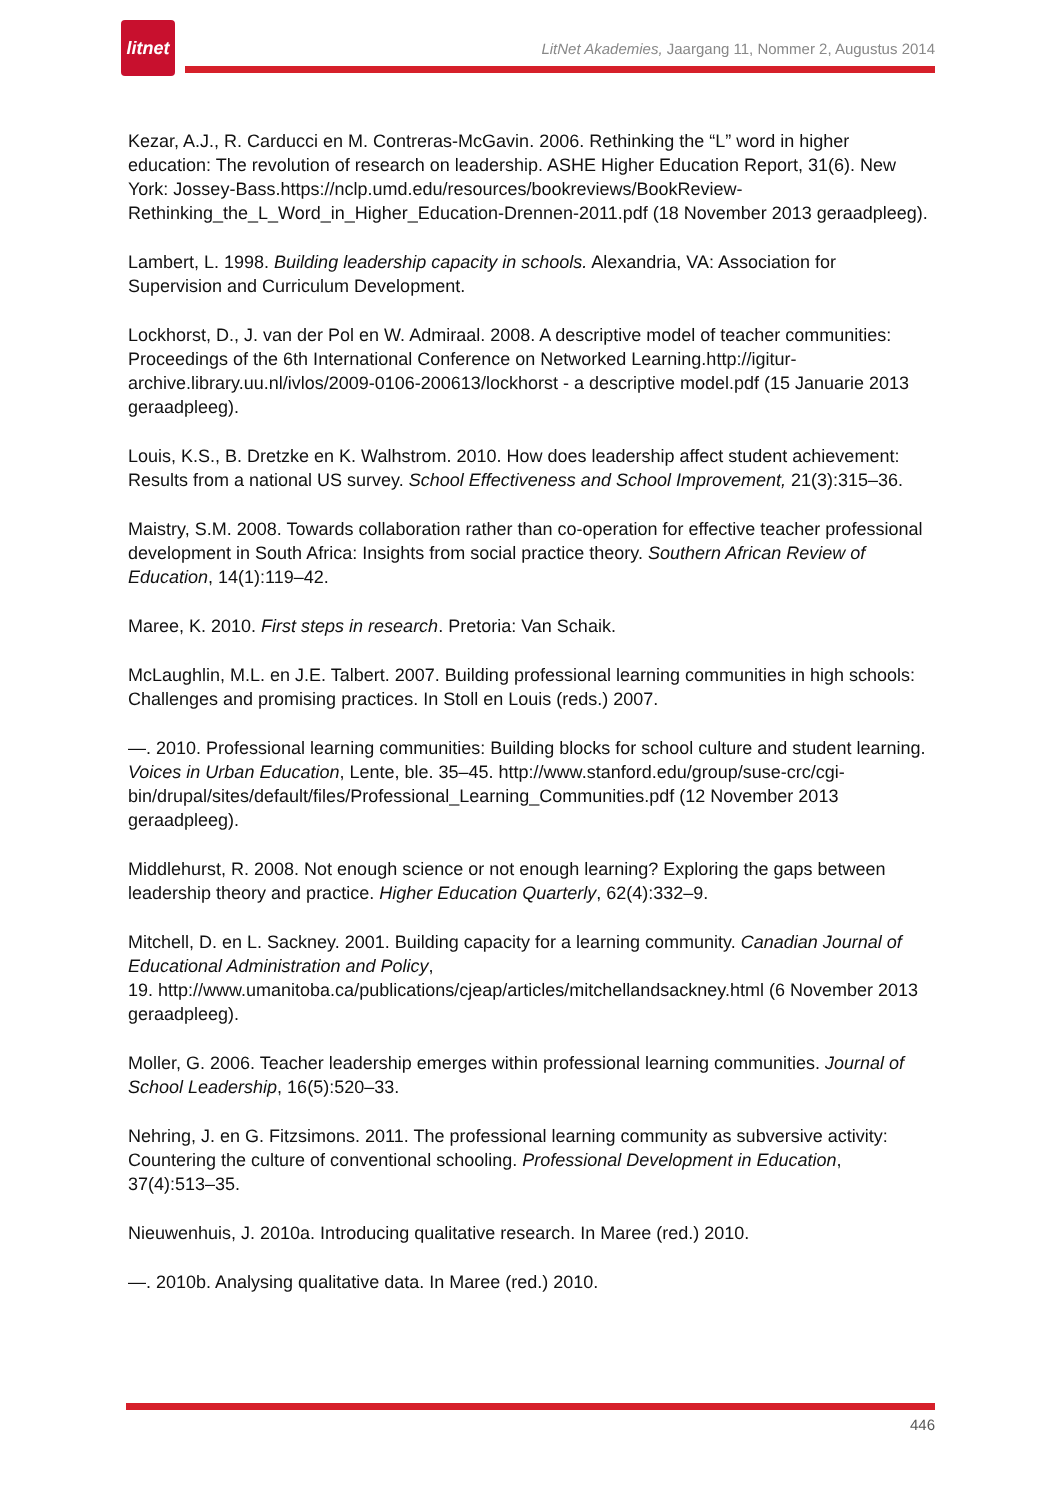litnet
LitNet Akademies, Jaargang 11, Nommer 2, Augustus 2014
Kezar, A.J., R. Carducci en M. Contreras-McGavin. 2006. Rethinking the “L” word in higher education: The revolution of research on leadership. ASHE Higher Education Report, 31(6). New York: Jossey-Bass.https://nclp.umd.edu/resources/bookreviews/BookReview-Rethinking_the_L_Word_in_Higher_Education-Drennen-2011.pdf (18 November 2013 geraadpleeg).
Lambert, L. 1998. Building leadership capacity in schools. Alexandria, VA: Association for Supervision and Curriculum Development.
Lockhorst, D., J. van der Pol en W. Admiraal. 2008. A descriptive model of teacher communities: Proceedings of the 6th International Conference on Networked Learning.http://igitur-archive.library.uu.nl/ivlos/2009-0106-200613/lockhorst - a descriptive model.pdf (15 Januarie 2013 geraadpleeg).
Louis, K.S., B. Dretzke en K. Walhstrom. 2010. How does leadership affect student achievement: Results from a national US survey. School Effectiveness and School Improvement, 21(3):315–36.
Maistry, S.M. 2008. Towards collaboration rather than co-operation for effective teacher professional development in South Africa: Insights from social practice theory. Southern African Review of Education, 14(1):119–42.
Maree, K. 2010. First steps in research. Pretoria: Van Schaik.
McLaughlin, M.L. en J.E. Talbert. 2007. Building professional learning communities in high schools: Challenges and promising practices. In Stoll en Louis (reds.) 2007.
—. 2010. Professional learning communities: Building blocks for school culture and student learning. Voices in Urban Education, Lente, ble. 35–45. http://www.stanford.edu/group/suse-crc/cgi-bin/drupal/sites/default/files/Professional_Learning_Communities.pdf (12 November 2013 geraadpleeg).
Middlehurst, R. 2008. Not enough science or not enough learning? Exploring the gaps between leadership theory and practice. Higher Education Quarterly, 62(4):332–9.
Mitchell, D. en L. Sackney. 2001. Building capacity for a learning community. Canadian Journal of Educational Administration and Policy,
19. http://www.umanitoba.ca/publications/cjeap/articles/mitchellandsackney.html (6 November 2013 geraadpleeg).
Moller, G. 2006. Teacher leadership emerges within professional learning communities. Journal of School Leadership, 16(5):520–33.
Nehring, J. en G. Fitzsimons. 2011. The professional learning community as subversive activity: Countering the culture of conventional schooling. Professional Development in Education, 37(4):513–35.
Nieuwenhuis, J. 2010a. Introducing qualitative research. In Maree (red.) 2010.
—. 2010b. Analysing qualitative data. In Maree (red.) 2010.
446